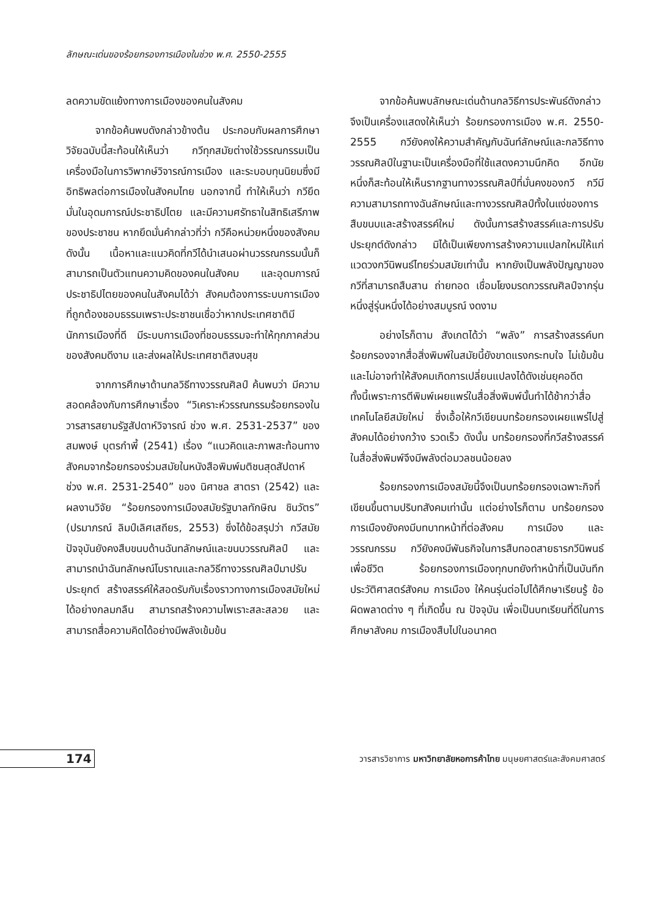ลักษณะเด่นของร้อยกรองการเมืองในช่วง พ.ศ. 2550-2555
ลดความขัดแย้งทางการเมืองของคนในสังคม
จากข้อค้นพบดังกล่าวข้างต้น ประกอบกับผลการศึกษาวิจัยฉบับนี้สะท้อนให้เห็นว่า กวีทุกสมัยต่างใช้วรรณกรรมเป็นเครื่องมือในการวิพากษ์วิจารณ์การเมือง และระบอบทุนนิยมซึ่งมีอิทธิพลต่อการเมืองในสังคมไทย นอกจากนี้ ทำให้เห็นว่า กวียึดมั่นในอุดมการณ์ประชาธิปไตย และมีความศรัทธาในสิทธิเสรีภาพของประชาชน หากยึดมั่นคำกล่าวที่ว่า กวีคือหน่วยหนึ่งของสังคม ดังนั้น เนื้อหาและแนวคิดที่กวีได้นำเสนอผ่านวรรณกรรมนั้นก็สามารถเป็นตัวแทนความคิดของคนในสังคม และอุดมการณ์ประชาธิปไตยของคนในสังคมได้ว่า สังคมต้องการระบบการเมืองที่ถูกต้องชอบธรรมเพราะประชาชนเชื่อว่าหากประเทศชาติมีนักการเมืองที่ดี มีระบบการเมืองที่ชอบธรรมจะทำให้ทุกภาคส่วนของสังคมดีงาม และส่งผลให้ประเทศชาติสงบสุข
จากการศึกษาด้านกลวิธีทางวรรณศิลป์ ค้นพบว่า มีความสอดคล้องกับการศึกษาเรื่อง “วิเคราะห์วรรณกรรมร้อยกรองในวารสารสยามรัฐสัปดาห์วิจารณ์ ช่วง พ.ศ. 2531-2537” ของ สมพงษ์ บุตรกำพี้ (2541) เรื่อง “แนวคิดและภาพสะท้อนทางสังคมจากร้อยกรองร่วมสมัยในหนังสือพิมพ์มติชนสุดสัปดาห์ ช่วง พ.ศ. 2531-2540” ของ นิศาชล สาตรา (2542) และผลงานวิจัย “ร้อยกรองการเมืองสมัยรัฐบาลทักษิณ ชินวัตร” (ปรมาภรณ์ ลิมป์เลิศเสถียร, 2553) ซึ่งได้ข้อสรุปว่า กวีสมัยปัจจุบันยังคงสืบขนบด้านฉันทลักษณ์และขนบวรรณศิลป์ และสามารถนำฉันทลักษณ์โบราณและกลวิธีทางวรรณศิลป์มาปรับประยุกต์ สร้างสรรค์ให้สอดรับกับเรื่องราวทางการเมืองสมัยใหม่ได้อย่างกลมกลืน สามารถสร้างความไพเราะสละสลวย และสามารถสื่อความคิดได้อย่างมีพลังเข้มข้น
จากข้อค้นพบลักษณะเด่นด้านกลวิธีการประพันธ์ดังกล่าว จึงเป็นเครื่องแสดงให้เห็นว่า ร้อยกรองการเมือง พ.ศ. 2550-2555 กวียังคงให้ความสำคัญกับฉันท์ลักษณ์และกลวิธีทางวรรณศิลป์ในฐานะเป็นเครื่องมือที่ใช้แสดงความนึกคิด อีกนัยหนึ่งก็สะท้อนให้เห็นรากฐานทางวรรณศิลป์ที่มั่นคงของกวี กวีมีความสามารถทางฉันลักษณ์และทางวรรณศิลป์ทั้งในแง่ของการสืบขนบและสร้างสรรค์ใหม่ ดังนั้นการสร้างสรรค์และการปรับประยุกต์ดังกล่าว มิได้เป็นเพียงการสร้างความแปลกใหม่ให้แก่แวดวงกวีนิพนธ์ไทยร่วมสมัยเท่านั้น หากยังเป็นพลังปัญญาของกวีที่สามารถสืบสาน ถ่ายทอด เชื่อมโยงมรดกวรรณศิลป์จากรุ่นหนึ่งสู่รุ่นหนึ่งได้อย่างสมบูรณ์ งดงาม
อย่างไรก็ตาม สังเกตได้ว่า “พลัง” การสร้างสรรค์บทร้อยกรองจากสื่อสิ่งพิมพ์ในสมัยนี้ยังขาดแรงกระทบใจ ไม่เข้มข้น และไม่อาจทำให้สังคมเกิดการเปลี่ยนแปลงได้ดังเช่นยุคอดีต ทั้งนี้เพราะการตีพิมพ์เผยแพร่ในสื่อสิ่งพิมพ์นั้นทำได้ช้ากว่าสื่อเทคโนโลยีสมัยใหม่ ซึ่งเอื้อให้กวีเขียนบทร้อยกรองเผยแพร่ไปสู่สังคมได้อย่างกว้าง รวดเร็ว ดังนั้น บทร้อยกรองที่กวีสร้างสรรค์ในสื่อสิ่งพิมพ์จึงมีพลังต่อมวลชนน้อยลง
ร้อยกรองการเมืองสมัยนี้จึงเป็นบทร้อยกรองเฉพาะกิจที่เขียนขึ้นตามปริบทสังคมเท่านั้น แต่อย่างไรก็ตาม บทร้อยกรองการเมืองยังคงมีบทบาทหน้าที่ต่อสังคม การเมือง และวรรณกรรม กวียังคงมีพันธกิจในการสืบทอดสายธารกวีนิพนธ์เพื่อชีวิต ร้อยกรองการเมืองทุกบทยังทำหน้าที่เป็นบันทึกประวัติศาสตร์สังคม การเมือง ให้คนรุ่นต่อไปได้ศึกษาเรียนรู้ ข้อผิดพลาดต่าง ๆ ที่เกิดขึ้น ณ ปัจจุบัน เพื่อเป็นบทเรียนที่ดีในการศึกษาสังคม การเมืองสืบไปในอนาคต
174
วารสารวิชาการ มหาวิทยาลัยหอการค้าไทย มนุษยศาสตร์และสังคมศาสตร์